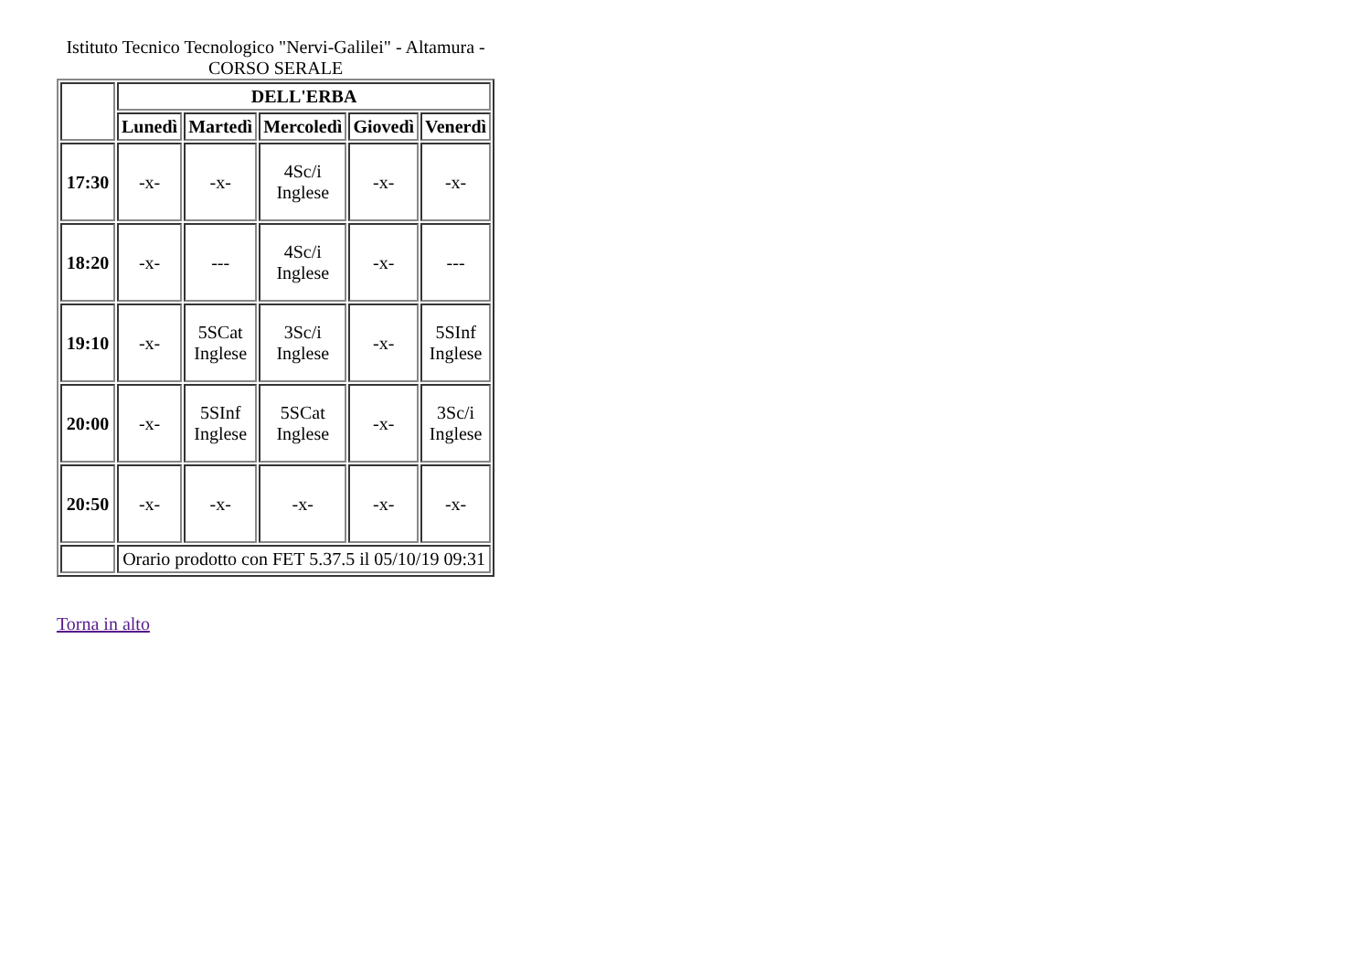Istituto Tecnico Tecnologico "Nervi-Galilei" - Altamura - CORSO SERALE
| | DELL'ERBA | | | | |
| | Lunedì | Martedì | Mercoledì | Giovedì | Venerdì |
| 17:30 | -x- | -x- | 4Sc/i Inglese | -x- | -x- |
| 18:20 | -x- | --- | 4Sc/i Inglese | -x- | --- |
| 19:10 | -x- | 5SCat Inglese | 3Sc/i Inglese | -x- | 5SInf Inglese |
| 20:00 | -x- | 5SInf Inglese | 5SCat Inglese | -x- | 3Sc/i Inglese |
| 20:50 | -x- | -x- | -x- | -x- | -x- |
| | Orario prodotto con FET 5.37.5 il 05/10/19 09:31 | | | | |
Torna in alto